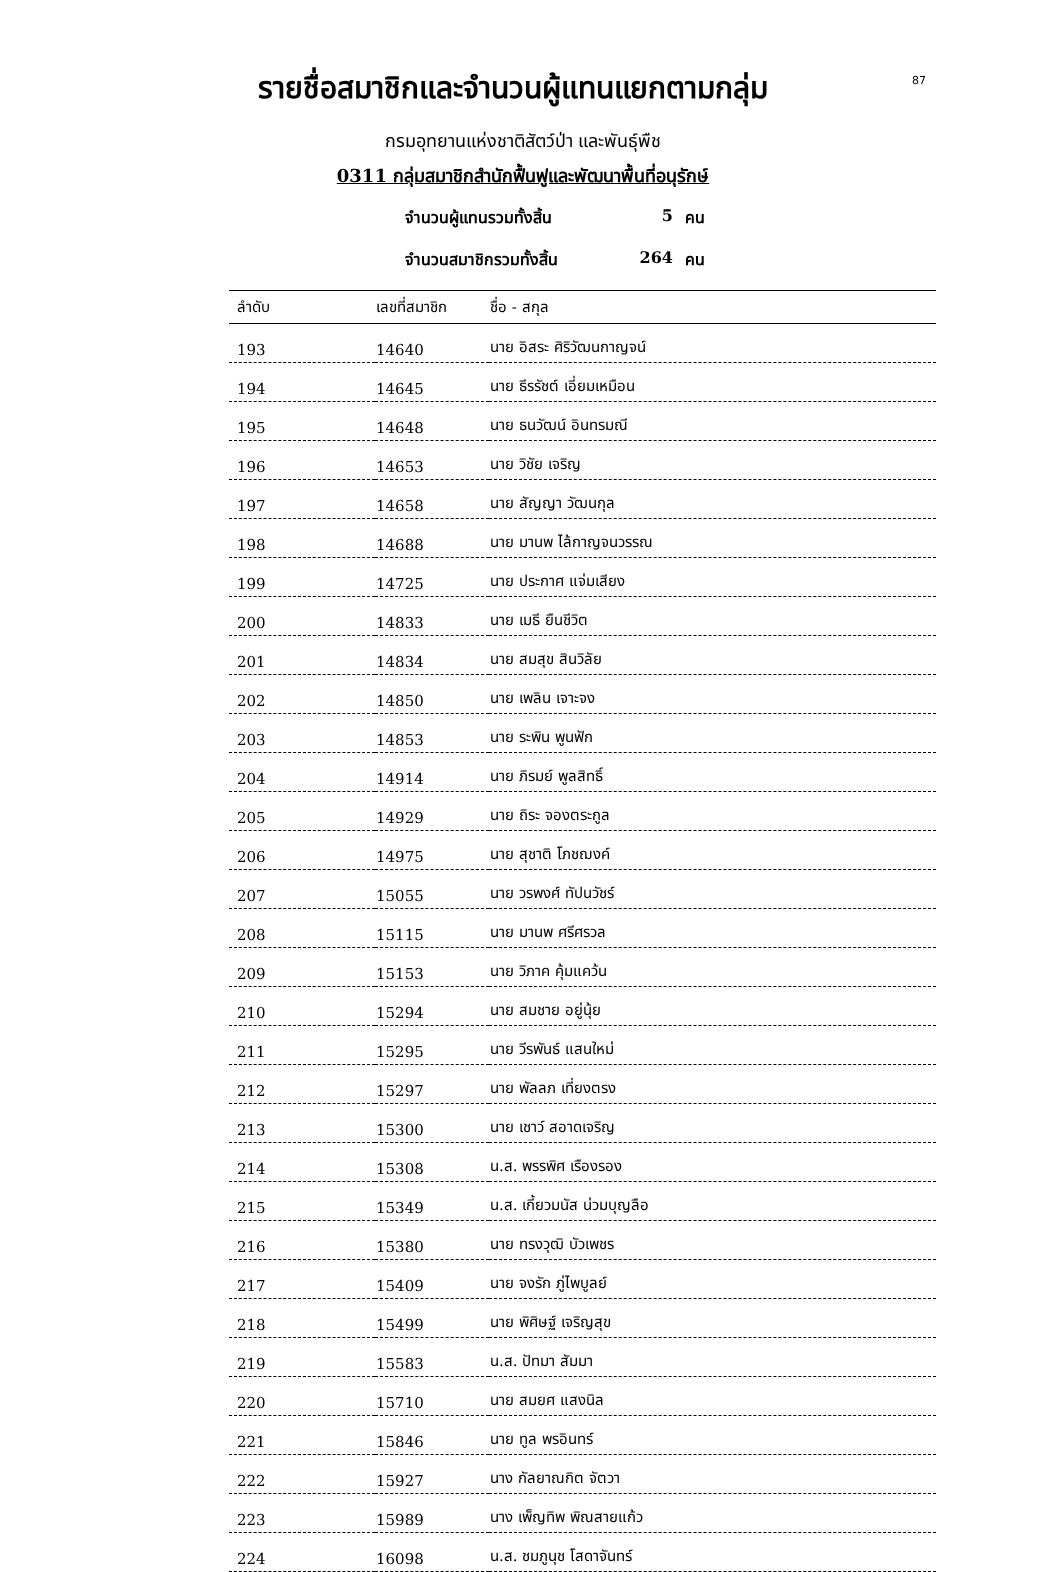87
รายชื่อสมาชิกและจำนวนผู้แทนแยกตามกลุ่ม
กรมอุทยานแห่งชาติสัตว์ป่า และพันธุ์พืช
0311 กลุ่มสมาชิกสำนักฟื้นฟูและพัฒนาพื้นที่อนุรักษ์
จำนวนผู้แทนรวมทั้งสิ้น 5 คน
จำนวนสมาชิกรวมทั้งสิ้น 264 คน
| ลำดับ | เลขที่สมาชิก | ชื่อ - สกุล |
| --- | --- | --- |
| 193 | 14640 | นาย อิสระ ศิริวัฒนกาญจน์ |
| 194 | 14645 | นาย ธีรรัชต์ เอี่ยมเหมือน |
| 195 | 14648 | นาย ธนวัฒน์ อินทรมณี |
| 196 | 14653 | นาย วิชัย เจริญ |
| 197 | 14658 | นาย สัญญา วัฒนกุล |
| 198 | 14688 | นาย มานพ ไล้กาญจนวรรณ |
| 199 | 14725 | นาย ประกาศ แจ่มเสียง |
| 200 | 14833 | นาย เมธี ยืนชีวิต |
| 201 | 14834 | นาย สมสุข สินวิลัย |
| 202 | 14850 | นาย เพลิน เจาะจง |
| 203 | 14853 | นาย ระพิน พูนฟัก |
| 204 | 14914 | นาย ภิรมย์ พูลสิทธิ์ |
| 205 | 14929 | นาย ถิระ จองตระกูล |
| 206 | 14975 | นาย สุชาติ โภชฌงค์ |
| 207 | 15055 | นาย วรพงศ์ ทัปนวัชร์ |
| 208 | 15115 | นาย มานพ ศรีศรวล |
| 209 | 15153 | นาย วิภาค คุ้มแคว้น |
| 210 | 15294 | นาย สมชาย อยู่นุ้ย |
| 211 | 15295 | นาย วีรพันธ์ แสนใหม่ |
| 212 | 15297 | นาย พัลลภ เที่ยงตรง |
| 213 | 15300 | นาย เชาว์ สอาดเจริญ |
| 214 | 15308 | น.ส. พรรพิศ เรืองรอง |
| 215 | 15349 | น.ส. เกี้ยวมนัส น่วมบุญลือ |
| 216 | 15380 | นาย ทรงวุฒิ บัวเพชร |
| 217 | 15409 | นาย จงรัก ภู่ไพบูลย์ |
| 218 | 15499 | นาย พิศิษฐ์ เจริญสุข |
| 219 | 15583 | น.ส. ปัทมา สัมมา |
| 220 | 15710 | นาย สมยศ แสงนิล |
| 221 | 15846 | นาย ทูล พรอินทร์ |
| 222 | 15927 | นาง กัลยาณกิต จัตวา |
| 223 | 15989 | นาง เพ็ญทิพ พิณสายแก้ว |
| 224 | 16098 | น.ส. ชมภูนุช โสดาจันทร์ |